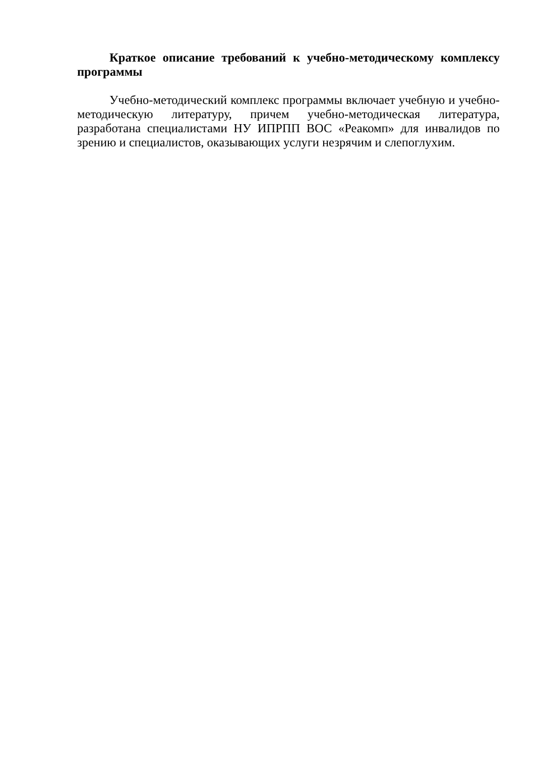Краткое описание требований к учебно-методическому комплексу программы
Учебно-методический комплекс программы включает учебную и учебно-методическую литературу, причем учебно-методическая литература, разработана специалистами НУ ИПРПП ВОС «Реакомп» для инвалидов по зрению и специалистов, оказывающих услуги незрячим и слепоглухим.